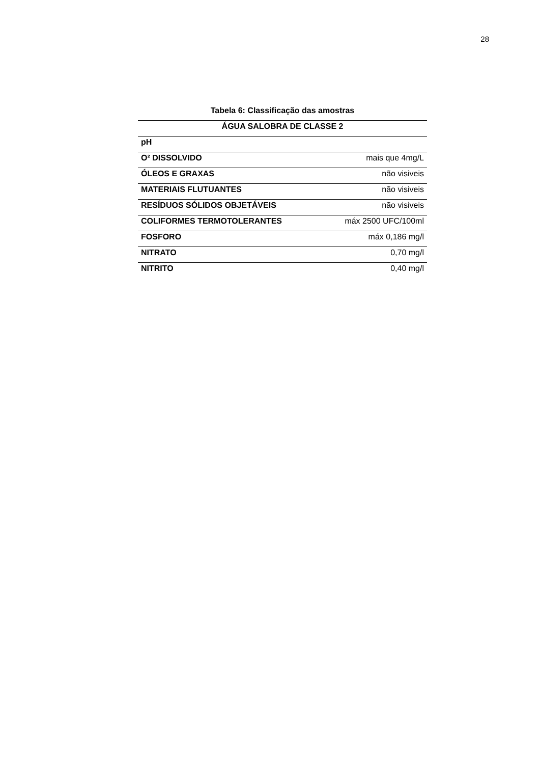28
Tabela 6: Classificação das amostras
| ÁGUA SALOBRA DE CLASSE 2 | |
| --- | --- |
| pH | |
| O² DISSOLVIDO | mais que 4mg/L |
| ÓLEOS E GRAXAS | não visiveis |
| MATERIAIS FLUTUANTES | não visiveis |
| RESÍDUOS SÓLIDOS OBJETÁVEIS | não visiveis |
| COLIFORMES TERMOTOLERANTES | máx 2500 UFC/100ml |
| FOSFORO | máx 0,186 mg/l |
| NITRATO | 0,70 mg/l |
| NITRITO | 0,40 mg/l |